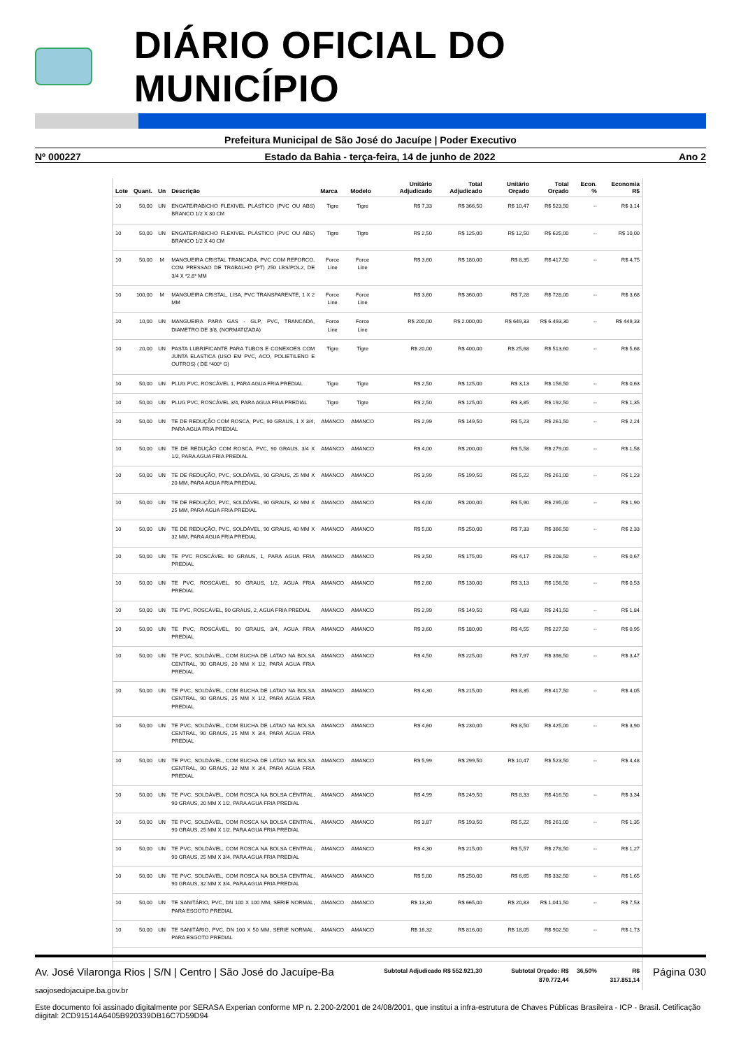DIÁRIO OFICIAL DO MUNICÍPIO
Prefeitura Municipal de São José do Jacuípe | Poder Executivo
Nº 000227 Estado da Bahia - terça-feira, 14 de junho de 2022 Ano 2
| Lote | Quant. | Un | Descrição | Marca | Modelo | Unitário Adjudicado | Total Adjudicado | Unitário Orçado | Total Orçado | Econ. % | Economia R$ |
| --- | --- | --- | --- | --- | --- | --- | --- | --- | --- | --- | --- |
| 10 | 50,00 | UN | ENGATE/RABICHO FLEXIVEL PLÁSTICO (PVC OU ABS) BRANCO 1/2 X 30 CM | Tigre | Tigre | R$ 7,33 | R$ 366,50 | R$ 10,47 | R$ 523,50 | -- | R$ 3,14 |
| 10 | 50,00 | UN | ENGATE/RABICHO FLEXIVEL PLÁSTICO (PVC OU ABS) BRANCO 1/2 X 40 CM | Tigre | Tigre | R$ 2,50 | R$ 125,00 | R$ 12,50 | R$ 625,00 | -- | R$ 10,00 |
| 10 | 50,00 | M | MANGUEIRA CRISTAL TRANCADA, PVC COM REFORCO, COM PRESSAO DE TRABALHO (PT) 250 LBS/POL2, DE 3/4 X *2,8* MM | Force Line | Force Line | R$ 3,60 | R$ 180,00 | R$ 8,35 | R$ 417,50 | -- | R$ 4,75 |
| 10 | 100,00 | M | MANGUEIRA CRISTAL, LISA, PVC TRANSPARENTE, 1 X 2 MM | Force Line | Force Line | R$ 3,60 | R$ 360,00 | R$ 7,28 | R$ 728,00 | -- | R$ 3,68 |
| 10 | 10,00 | UN | MANGUEIRA PARA GAS - GLP, PVC, TRANCADA, DIAMETRO DE 3/8, (NORMATIZADA) | Force Line | Force Line | R$ 200,00 | R$ 2.000,00 | R$ 649,33 | R$ 6.493,30 | -- | R$ 449,33 |
| 10 | 20,00 | UN | PASTA LUBRIFICANTE PARA TUBOS E CONEXOES COM JUNTA ELASTICA (USO EM PVC, ACO, POLIETILENO E OUTROS) ( DE *400* G) | Tigre | Tigre | R$ 20,00 | R$ 400,00 | R$ 25,68 | R$ 513,60 | -- | R$ 5,68 |
| 10 | 50,00 | UN | PLUG PVC, ROSCÁVEL 1, PARA AGUA FRIA PREDIAL | Tigre | Tigre | R$ 2,50 | R$ 125,00 | R$ 3,13 | R$ 156,50 | -- | R$ 0,63 |
| 10 | 50,00 | UN | PLUG PVC, ROSCÁVEL 3/4, PARA AGUA FRIA PREDIAL | Tigre | Tigre | R$ 2,50 | R$ 125,00 | R$ 3,85 | R$ 192,50 | -- | R$ 1,35 |
| 10 | 50,00 | UN | TE DE REDUÇÃO COM ROSCA, PVC, 90 GRAUS, 1 X 3/4, PARA AGUA FRIA PREDIAL | AMANCO | AMANCO | R$ 2,99 | R$ 149,50 | R$ 5,23 | R$ 261,50 | -- | R$ 2,24 |
| 10 | 50,00 | UN | TE DE REDUÇÃO COM ROSCA, PVC, 90 GRAUS, 3/4 X 1/2, PARA AGUA FRIA PREDIAL | AMANCO | AMANCO | R$ 4,00 | R$ 200,00 | R$ 5,58 | R$ 279,00 | -- | R$ 1,58 |
| 10 | 50,00 | UN | TE DE REDUÇÃO, PVC, SOLDÁVEL, 90 GRAUS, 25 MM X 20 MM, PARA AGUA FRIA PREDIAL | AMANCO | AMANCO | R$ 3,99 | R$ 199,50 | R$ 5,22 | R$ 261,00 | -- | R$ 1,23 |
| 10 | 50,00 | UN | TE DE REDUÇÃO, PVC, SOLDÁVEL, 90 GRAUS, 32 MM X 25 MM, PARA AGUA FRIA PREDIAL | AMANCO | AMANCO | R$ 4,00 | R$ 200,00 | R$ 5,90 | R$ 295,00 | -- | R$ 1,90 |
| 10 | 50,00 | UN | TE DE REDUÇÃO, PVC, SOLDÁVEL, 90 GRAUS, 40 MM X 32 MM, PARA AGUA FRIA PREDIAL | AMANCO | AMANCO | R$ 5,00 | R$ 250,00 | R$ 7,33 | R$ 366,50 | -- | R$ 2,33 |
| 10 | 50,00 | UN | TE PVC ROSCÁVEL 90 GRAUS, 1, PARA AGUA FRIA PREDIAL | AMANCO | AMANCO | R$ 3,50 | R$ 175,00 | R$ 4,17 | R$ 208,50 | -- | R$ 0,67 |
| 10 | 50,00 | UN | TE PVC, ROSCÁVEL, 90 GRAUS, 1/2, AGUA FRIA PREDIAL | AMANCO | AMANCO | R$ 2,60 | R$ 130,00 | R$ 3,13 | R$ 156,50 | -- | R$ 0,53 |
| 10 | 50,00 | UN | TE PVC, ROSCÁVEL, 90 GRAUS, 2, AGUA FRIA PREDIAL | AMANCO | AMANCO | R$ 2,99 | R$ 149,50 | R$ 4,83 | R$ 241,50 | -- | R$ 1,84 |
| 10 | 50,00 | UN | TE PVC, ROSCÁVEL, 90 GRAUS, 3/4, AGUA FRIA PREDIAL | AMANCO | AMANCO | R$ 3,60 | R$ 180,00 | R$ 4,55 | R$ 227,50 | -- | R$ 0,95 |
| 10 | 50,00 | UN | TE PVC, SOLDÁVEL, COM BUCHA DE LATAO NA BOLSA CENTRAL, 90 GRAUS, 20 MM X 1/2, PARA AGUA FRIA PREDIAL | AMANCO | AMANCO | R$ 4,50 | R$ 225,00 | R$ 7,97 | R$ 398,50 | -- | R$ 3,47 |
| 10 | 50,00 | UN | TE PVC, SOLDÁVEL, COM BUCHA DE LATAO NA BOLSA CENTRAL, 90 GRAUS, 25 MM X 1/2, PARA AGUA FRIA PREDIAL | AMANCO | AMANCO | R$ 4,30 | R$ 215,00 | R$ 8,35 | R$ 417,50 | -- | R$ 4,05 |
| 10 | 50,00 | UN | TE PVC, SOLDÁVEL, COM BUCHA DE LATAO NA BOLSA CENTRAL, 90 GRAUS, 25 MM X 3/4, PARA AGUA FRIA PREDIAL | AMANCO | AMANCO | R$ 4,60 | R$ 230,00 | R$ 8,50 | R$ 425,00 | -- | R$ 3,90 |
| 10 | 50,00 | UN | TE PVC, SOLDÁVEL, COM BUCHA DE LATAO NA BOLSA CENTRAL, 90 GRAUS, 32 MM X 3/4, PARA AGUA FRIA PREDIAL | AMANCO | AMANCO | R$ 5,99 | R$ 299,50 | R$ 10,47 | R$ 523,50 | -- | R$ 4,48 |
| 10 | 50,00 | UN | TE PVC, SOLDÁVEL, COM ROSCA NA BOLSA CENTRAL, 90 GRAUS, 20 MM X 1/2, PARA AGUA FRIA PREDIAL | AMANCO | AMANCO | R$ 4,99 | R$ 249,50 | R$ 8,33 | R$ 416,50 | -- | R$ 3,34 |
| 10 | 50,00 | UN | TE PVC, SOLDÁVEL, COM ROSCA NA BOLSA CENTRAL, 90 GRAUS, 25 MM X 1/2, PARA AGUA FRIA PREDIAL | AMANCO | AMANCO | R$ 3,87 | R$ 193,50 | R$ 5,22 | R$ 261,00 | -- | R$ 1,35 |
| 10 | 50,00 | UN | TE PVC, SOLDÁVEL, COM ROSCA NA BOLSA CENTRAL, 90 GRAUS, 25 MM X 3/4, PARA AGUA FRIA PREDIAL | AMANCO | AMANCO | R$ 4,30 | R$ 215,00 | R$ 5,57 | R$ 278,50 | -- | R$ 1,27 |
| 10 | 50,00 | UN | TE PVC, SOLDÁVEL, COM ROSCA NA BOLSA CENTRAL, 90 GRAUS, 32 MM X 3/4, PARA AGUA FRIA PREDIAL | AMANCO | AMANCO | R$ 5,00 | R$ 250,00 | R$ 6,65 | R$ 332,50 | -- | R$ 1,65 |
| 10 | 50,00 | UN | TE SANITÁRIO, PVC, DN 100 X 100 MM, SERIE NORMAL, PARA ESGOTO PREDIAL | AMANCO | AMANCO | R$ 13,30 | R$ 665,00 | R$ 20,83 | R$ 1.041,50 | -- | R$ 7,53 |
| 10 | 50,00 | UN | TE SANITÁRIO, PVC, DN 100 X 50 MM, SERIE NORMAL, PARA ESGOTO PREDIAL | AMANCO | AMANCO | R$ 16,32 | R$ 816,00 | R$ 18,05 | R$ 902,50 | -- | R$ 1,73 |
| Subtotal Adjudicado R$ 552.921,30 | | | | | | | | Subtotal Orçado: R$ 870.772,44 | | 36,50% | R$ 317.851,14 |
Av. José Vilaronga Rios | S/N | Centro | São José do Jacuípe-Ba Página 030
saojosedojacuipe.ba.gov.br
Este documento foi assinado digitalmente por SERASA Experian conforme MP n. 2.200-2/2001 de 24/08/2001, que institui a infra-estrutura de Chaves Públicas Brasileira - ICP - Brasil. Cetificação diigital: 2CD91514A6405B920339DB16C7D59D94